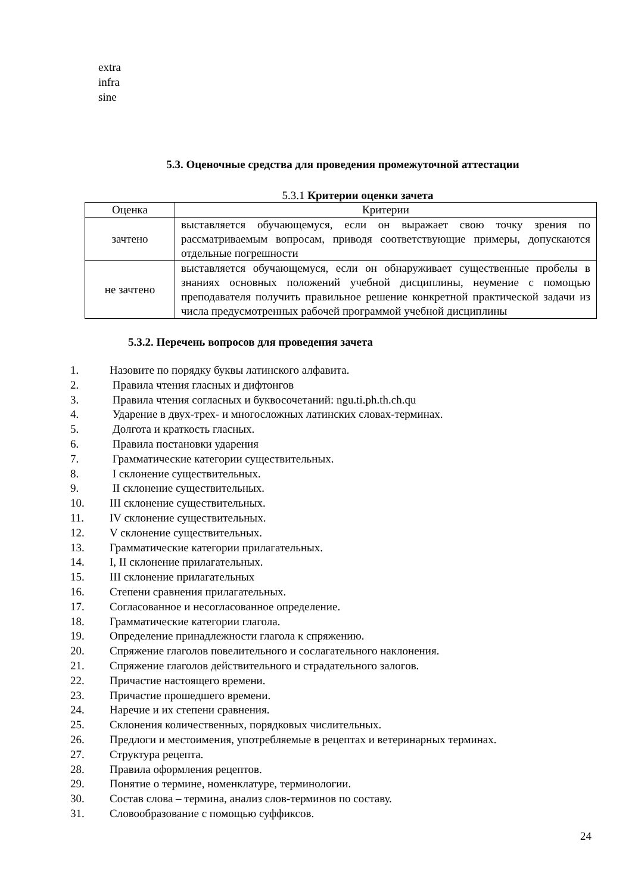extra
infra
sine
5.3. Оценочные средства для проведения промежуточной аттестации
5.3.1 Критерии оценки зачета
| Оценка | Критерии |
| --- | --- |
| зачтено | выставляется обучающемуся, если он выражает свою точку зрения по рассматриваемым вопросам, приводя соответствующие примеры, допускаются отдельные погрешности |
| не зачтено | выставляется обучающемуся, если он обнаруживает существенные пробелы в знаниях основных положений учебной дисциплины, неумение с помощью преподавателя получить правильное решение конкретной практической задачи из числа предусмотренных рабочей программой учебной дисциплины |
5.3.2. Перечень вопросов для проведения зачета
1. Назовите по порядку буквы латинского алфавита.
2. Правила чтения гласных и дифтонгов
3. Правила чтения согласных и буквосочетаний: ngu.ti.ph.th.ch.qu
4. Ударение в двух-трех- и многосложных латинских словах-терминах.
5. Долгота и краткость гласных.
6. Правила постановки ударения
7. Грамматические категории существительных.
8. I склонение существительных.
9. II склонение существительных.
10. III склонение существительных.
11. IV склонение существительных.
12. V склонение существительных.
13. Грамматические категории прилагательных.
14. I, II склонение прилагательных.
15. III склонение прилагательных
16. Степени сравнения прилагательных.
17. Согласованное и несогласованное определение.
18. Грамматические категории глагола.
19. Определение принадлежности глагола к спряжению.
20. Спряжение глаголов повелительного и сослагательного наклонения.
21. Спряжение глаголов действительного и страдательного залогов.
22. Причастие настоящего времени.
23. Причастие прошедшего времени.
24. Наречие и их степени сравнения.
25. Склонения количественных, порядковых числительных.
26. Предлоги и местоимения, употребляемые в рецептах и ветеринарных терминах.
27. Структура рецепта.
28. Правила оформления рецептов.
29. Понятие о термине, номенклатуре, терминологии.
30. Состав слова – термина, анализ слов-терминов по составу.
31. Словообразование с помощью суффиксов.
24